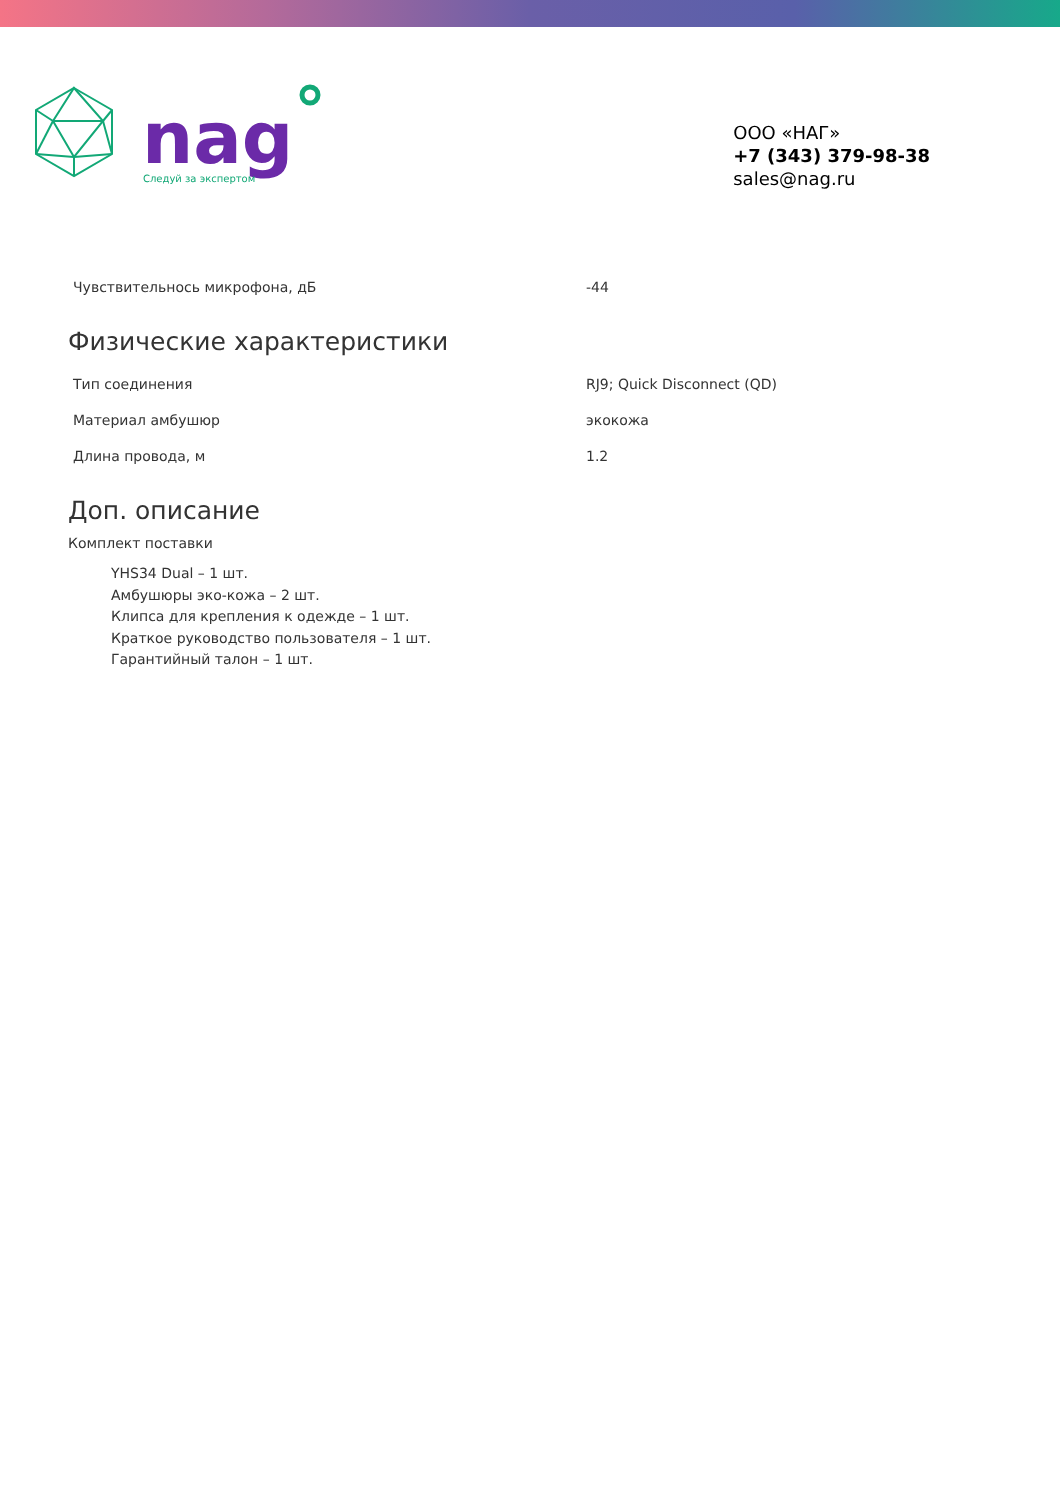nag
Следуй за экспертом
ООО «НАГ»
+7 (343) 379-98-38
sales@nag.ru
| Чувствительнось микрофона, дБ | -44 |
Физические характеристики
| Тип соединения | RJ9; Quick Disconnect (QD) |
| Материал амбушюр | экокожа |
| Длина провода, м | 1.2 |
Доп. описание
Комплект поставки
YHS34 Dual – 1 шт.
Амбушюры эко-кожа – 2 шт.
Клипса для крепления к одежде – 1 шт.
Краткое руководство пользователя – 1 шт.
Гарантийный талон – 1 шт.